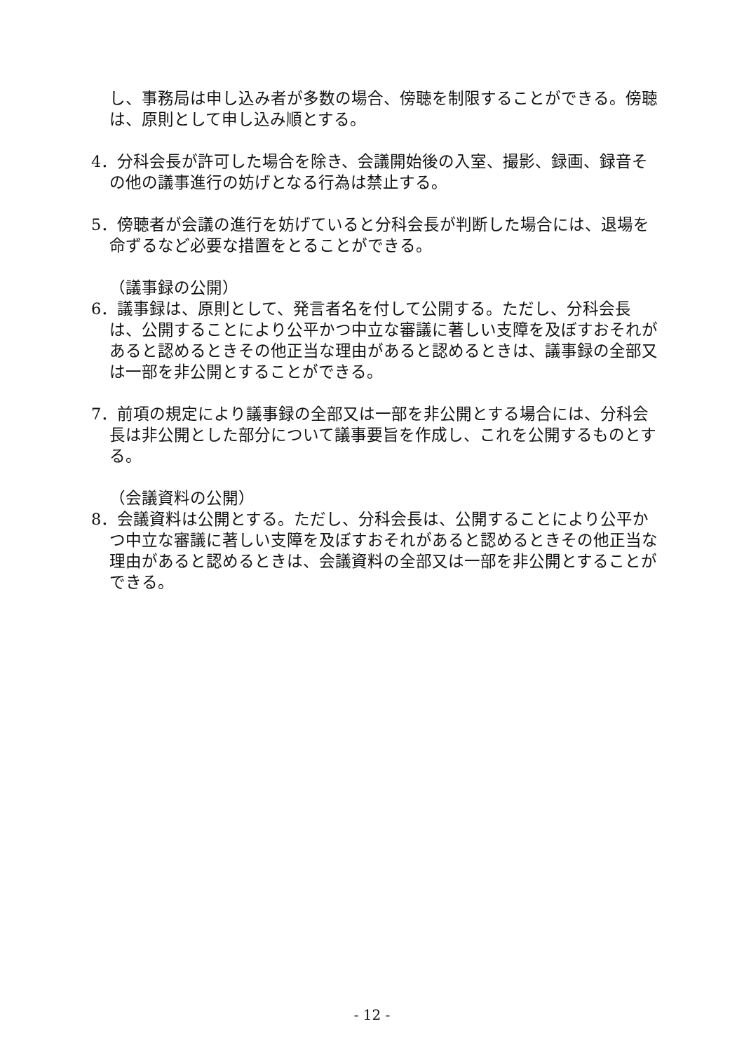し、事務局は申し込み者が多数の場合、傍聴を制限することができる。傍聴は、原則として申し込み順とする。
4．分科会長が許可した場合を除き、会議開始後の入室、撮影、録画、録音その他の議事進行の妨げとなる行為は禁止する。
5．傍聴者が会議の進行を妨げていると分科会長が判断した場合には、退場を命ずるなど必要な措置をとることができる。
（議事録の公開）
6．議事録は、原則として、発言者名を付して公開する。ただし、分科会長は、公開することにより公平かつ中立な審議に著しい支障を及ぼすおそれがあると認めるときその他正当な理由があると認めるときは、議事録の全部又は一部を非公開とすることができる。
7．前項の規定により議事録の全部又は一部を非公開とする場合には、分科会長は非公開とした部分について議事要旨を作成し、これを公開するものとする。
（会議資料の公開）
8．会議資料は公開とする。ただし、分科会長は、公開することにより公平かつ中立な審議に著しい支障を及ぼすおそれがあると認めるときその他正当な理由があると認めるときは、会議資料の全部又は一部を非公開とすることができる。
- 12 -